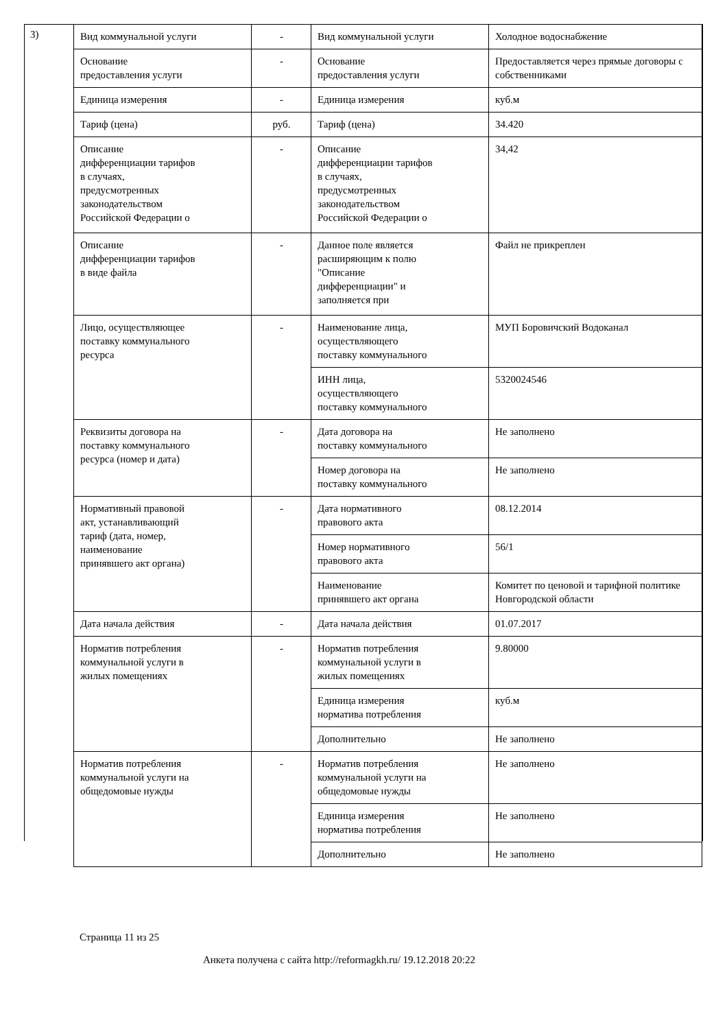3)
| Вид коммунальной услуги | - | Вид коммунальной услуги | Холодное водоснабжение |
| Основание предоставления услуги | - | Основание предоставления услуги | Предоставляется через прямые договоры с собственниками |
| Единица измерения | - | Единица измерения | куб.м |
| Тариф (цена) | руб. | Тариф (цена) | 34.420 |
| Описание дифференциации тарифов в случаях, предусмотренных законодательством Российской Федерации о | - | Описание дифференциации тарифов в случаях, предусмотренных законодательством Российской Федерации о | 34,42 |
| Описание дифференциации тарифов в виде файла | - | Данное поле является расширяющим к полю "Описание дифференциации" и заполняется при | Файл не прикреплен |
| Лицо, осуществляющее поставку коммунального ресурса | - | Наименование лица, осуществляющего поставку коммунального | МУП Боровичский Водоканал |
| | | ИНН лица, осуществляющего поставку коммунального | 5320024546 |
| Реквизиты договора на поставку коммунального ресурса (номер и дата) | - | Дата договора на поставку коммунального | Не заполнено |
| | | Номер договора на поставку коммунального | Не заполнено |
| Нормативный правовой акт, устанавливающий тариф (дата, номер, наименование принявшего акт органа) | - | Дата нормативного правового акта | 08.12.2014 |
| | | Номер нормативного правового акта | 56/1 |
| | | Наименование принявшего акт органа | Комитет по ценовой и тарифной политике Новгородской области |
| Дата начала действия | - | Дата начала действия | 01.07.2017 |
| Норматив потребления коммунальной услуги в жилых помещениях | - | Норматив потребления коммунальной услуги в жилых помещениях | 9.80000 |
| | | Единица измерения норматива потребления | куб.м |
| | | Дополнительно | Не заполнено |
| Норматив потребления коммунальной услуги на общедомовые нужды | - | Норматив потребления коммунальной услуги на общедомовые нужды | Не заполнено |
| | | Единица измерения норматива потребления | Не заполнено |
| | | Дополнительно | Не заполнено |
Страница 11 из 25
Анкета получена с сайта http://reformagkh.ru/ 19.12.2018 20:22